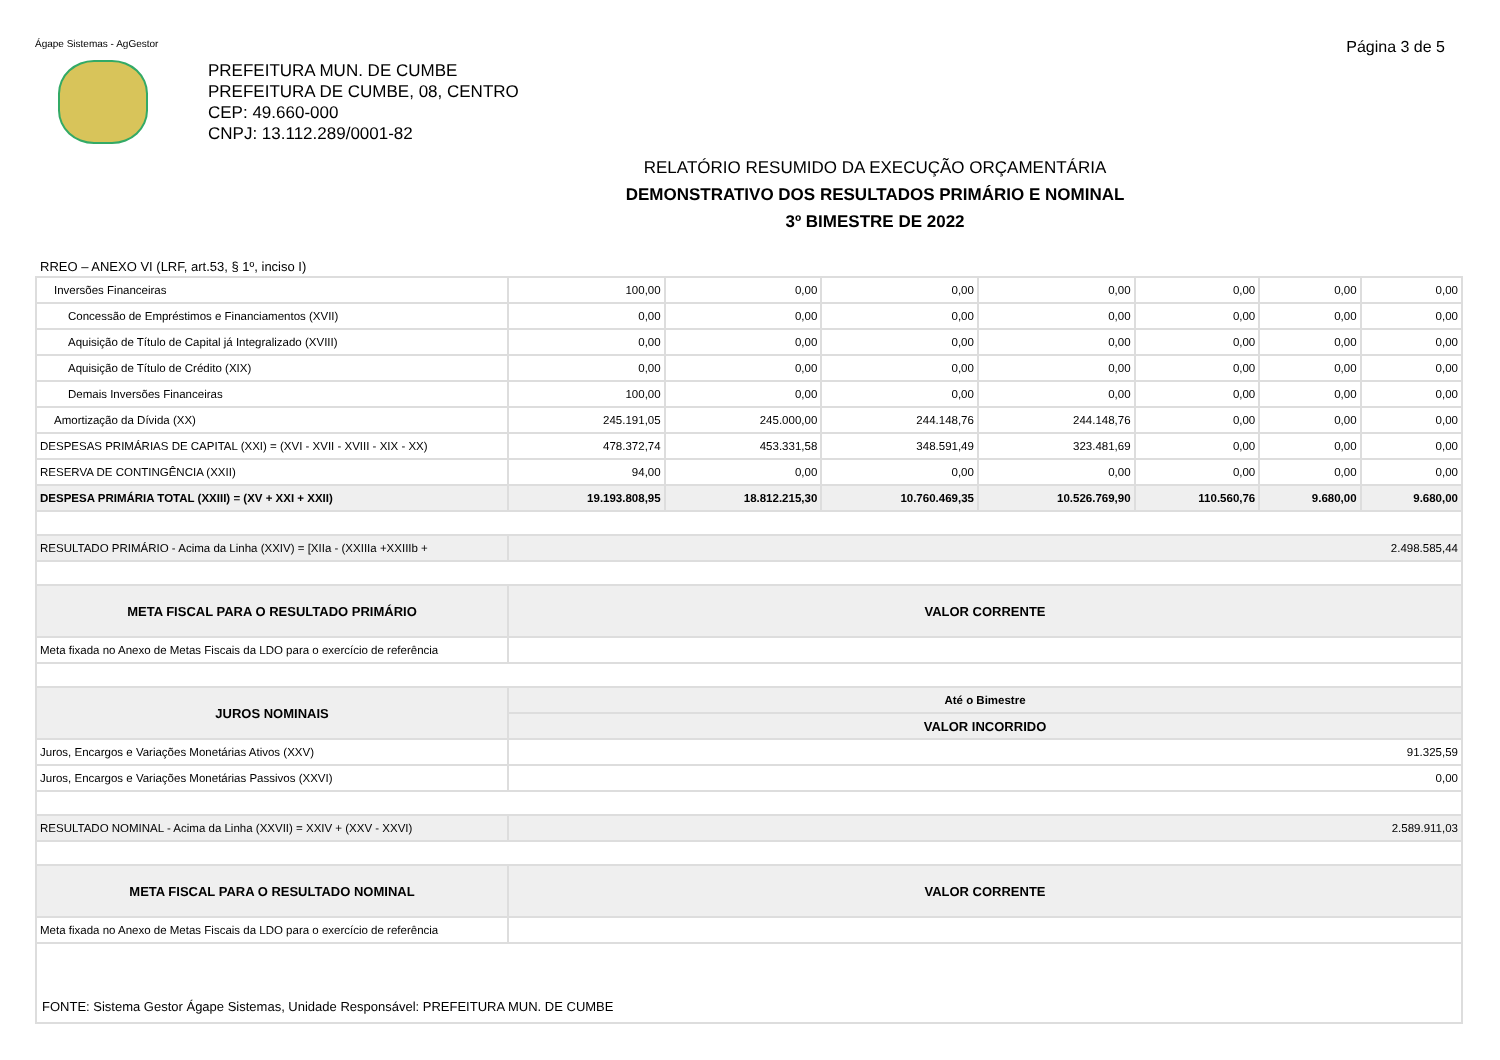Ágape Sistemas - AgGestor Página 3 de 5
PREFEITURA MUN. DE CUMBE
PREFEITURA DE CUMBE, 08, CENTRO
CEP: 49.660-000
CNPJ: 13.112.289/0001-82
RELATÓRIO RESUMIDO DA EXECUÇÃO ORÇAMENTÁRIA
DEMONSTRATIVO DOS RESULTADOS PRIMÁRIO E NOMINAL
3º BIMESTRE DE 2022
RREO – ANEXO VI (LRF, art.53, § 1º, inciso I)
| Inversões Financeiras | 100,00 | 0,00 | 0,00 | 0,00 | 0,00 | 0,00 | 0,00 |
| Concessão de Empréstimos e Financiamentos (XVII) | 0,00 | 0,00 | 0,00 | 0,00 | 0,00 | 0,00 | 0,00 |
| Aquisição de Título de Capital já Integralizado (XVIII) | 0,00 | 0,00 | 0,00 | 0,00 | 0,00 | 0,00 | 0,00 |
| Aquisição de Título de Crédito (XIX) | 0,00 | 0,00 | 0,00 | 0,00 | 0,00 | 0,00 | 0,00 |
| Demais Inversões Financeiras | 100,00 | 0,00 | 0,00 | 0,00 | 0,00 | 0,00 | 0,00 |
| Amortização da Dívida (XX) | 245.191,05 | 245.000,00 | 244.148,76 | 244.148,76 | 0,00 | 0,00 | 0,00 |
| DESPESAS PRIMÁRIAS DE CAPITAL (XXI) = (XVI - XVII - XVIII - XIX - XX) | 478.372,74 | 453.331,58 | 348.591,49 | 323.481,69 | 0,00 | 0,00 | 0,00 |
| RESERVA DE CONTINGÊNCIA (XXII) | 94,00 | 0,00 | 0,00 | 0,00 | 0,00 | 0,00 | 0,00 |
| DESPESA PRIMÁRIA TOTAL (XXIII) = (XV + XXI + XXII) | 19.193.808,95 | 18.812.215,30 | 10.760.469,35 | 10.526.769,90 | 110.560,76 | 9.680,00 | 9.680,00 |
| RESULTADO PRIMÁRIO - Acima da Linha (XXIV) = [XIIa - (XXIIIa +XXIIIb + | 2.498.585,44 | | | | | | |
| META FISCAL PARA O RESULTADO PRIMÁRIO | VALOR CORRENTE | | | | | | |
| Meta fixada no Anexo de Metas Fiscais da LDO para o exercício de referência | | | | | | | |
| JUROS NOMINAIS | Até o Bimestre | | | | | | |
| | VALOR INCORRIDO | | | | | | |
| Juros, Encargos e Variações Monetárias Ativos (XXV) | 91.325,59 | | | | | | |
| Juros, Encargos e Variações Monetárias Passivos (XXVI) | 0,00 | | | | | | |
| RESULTADO NOMINAL - Acima da Linha (XXVII) = XXIV + (XXV - XXVI) | 2.589.911,03 | | | | | | |
| META FISCAL PARA O RESULTADO NOMINAL | VALOR CORRENTE | | | | | | |
| Meta fixada no Anexo de Metas Fiscais da LDO para o exercício de referência | | | | | | | |
| FONTE: Sistema Gestor Ágape Sistemas, Unidade Responsável: PREFEITURA MUN. DE CUMBE | | | | | | | |